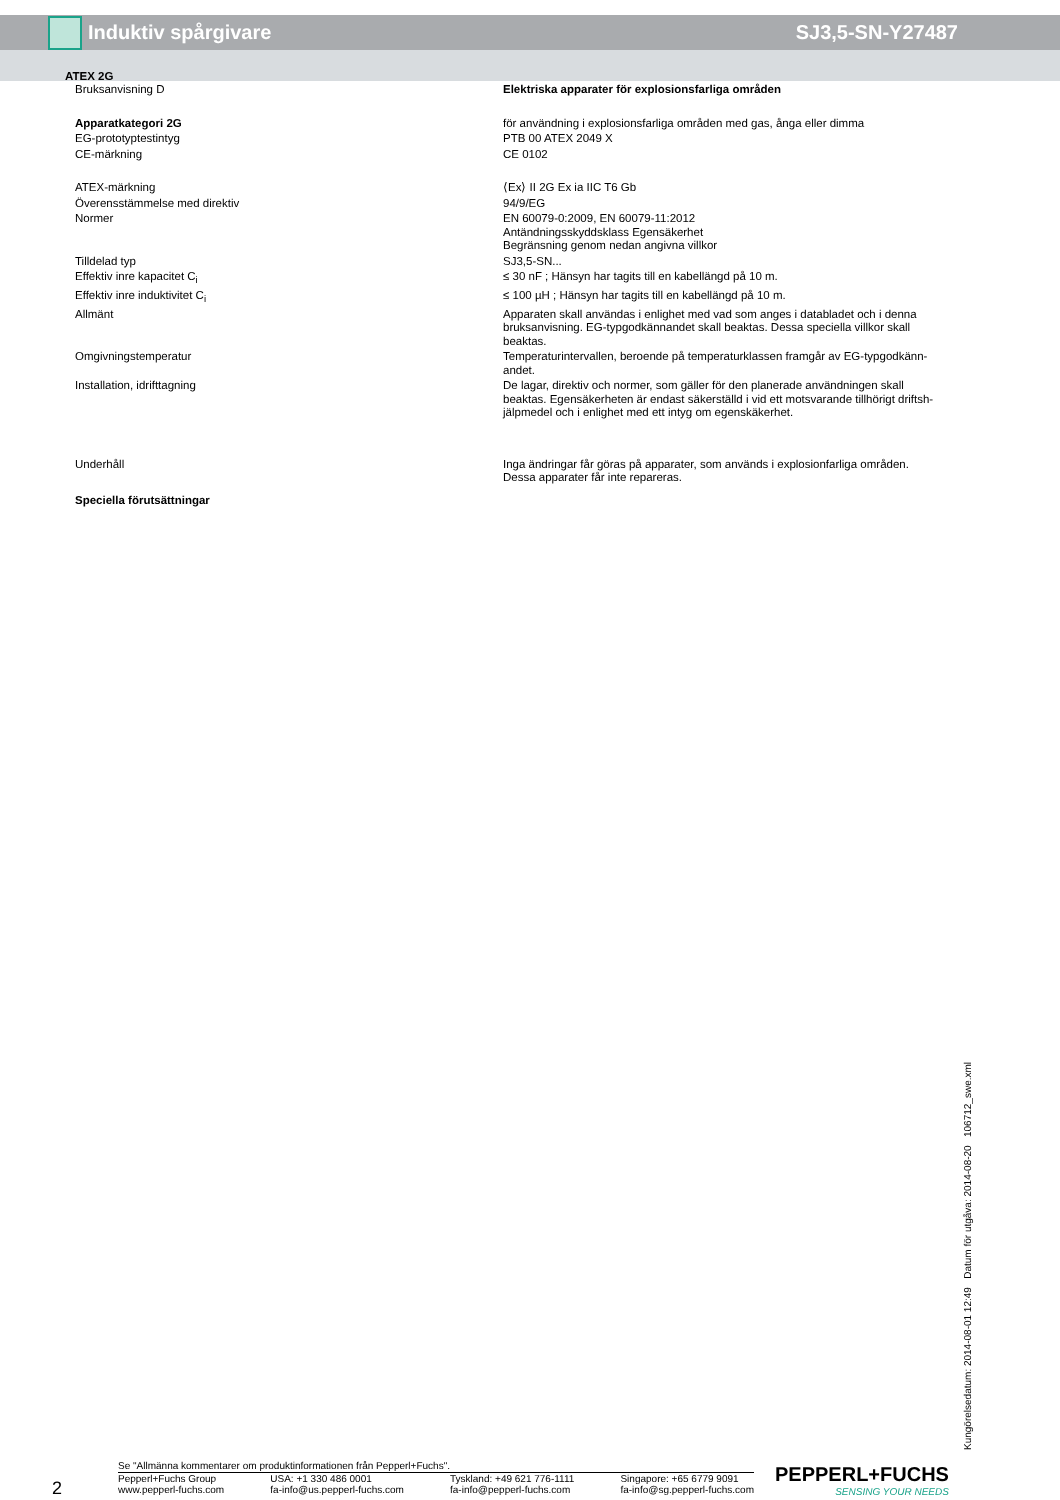Induktiv spårgivare SJ3,5-SN-Y27487
ATEX 2G
| Bruksanvisning D | Elektriska apparater för explosionsfarliga områden |
| Apparatkategori 2G | för användning i explosionsfarliga områden med gas, ånga eller dimma |
| EG-prototyptestintyg | PTB 00 ATEX 2049 X |
| CE-märkning | CE 0102 |
| ATEX-märkning | ⟨Ex⟩ II 2G Ex ia IIC T6 Gb |
| Överensstämmelse med direktiv | 94/9/EG |
| Normer | EN 60079-0:2009, EN 60079-11:2012 Antändningsskyddsklass Egensäkerhet Begränsning genom nedan angivna villkor |
| Tilldelad typ | SJ3,5-SN... |
| Effektiv inre kapacitet C<sub>i</sub> | ≤ 30 nF ; Hänsyn har tagits till en kabellängd på 10 m. |
| Effektiv inre induktivitet C<sub>i</sub> | ≤ 100 µH ; Hänsyn har tagits till en kabellängd på 10 m. |
| Allmänt | Apparaten skall användas i enlighet med vad som anges i databladet och i denna bruksanvisning. EG-typgodkännandet skall beaktas. Dessa speciella villkor skall beaktas. |
| Omgivningstemperatur | Temperaturintervallen, beroende på temperaturklassen framgår av EG-typgodkänn-andet. |
| Installation, idrifttagning | De lagar, direktiv och normer, som gäller för den planerade användningen skall beaktas. Egensäkerheten är endast säkerställd i vid ett motsvarande tillhörigt driftsh-jälpmedel och i enlighet med ett intyg om egenskäkerhet. |
| Underhåll | Inga ändringar får göras på apparater, som används i explosionfarliga områden. Dessa apparater får inte repareras. |
| Speciella förutsättningar | |
Kungörelsedatum: 2014-08-01 12:49 Datum för utgåva: 2014-08-20 106712_swe.xml
2
Se "Allmänna kommentarer om produktinformationen från Pepperl+Fuchs".
Pepperl+Fuchs Group
www.pepperl-fuchs.com USA: +1 330 486 0001
fa-info@us.pepperl-fuchs.com Tyskland: +49 621 776-1111
fa-info@pepperl-fuchs.com Singapore: +65 6779 9091
fa-info@sg.pepperl-fuchs.com
PEPPERL+FUCHS
SENSING YOUR NEEDS